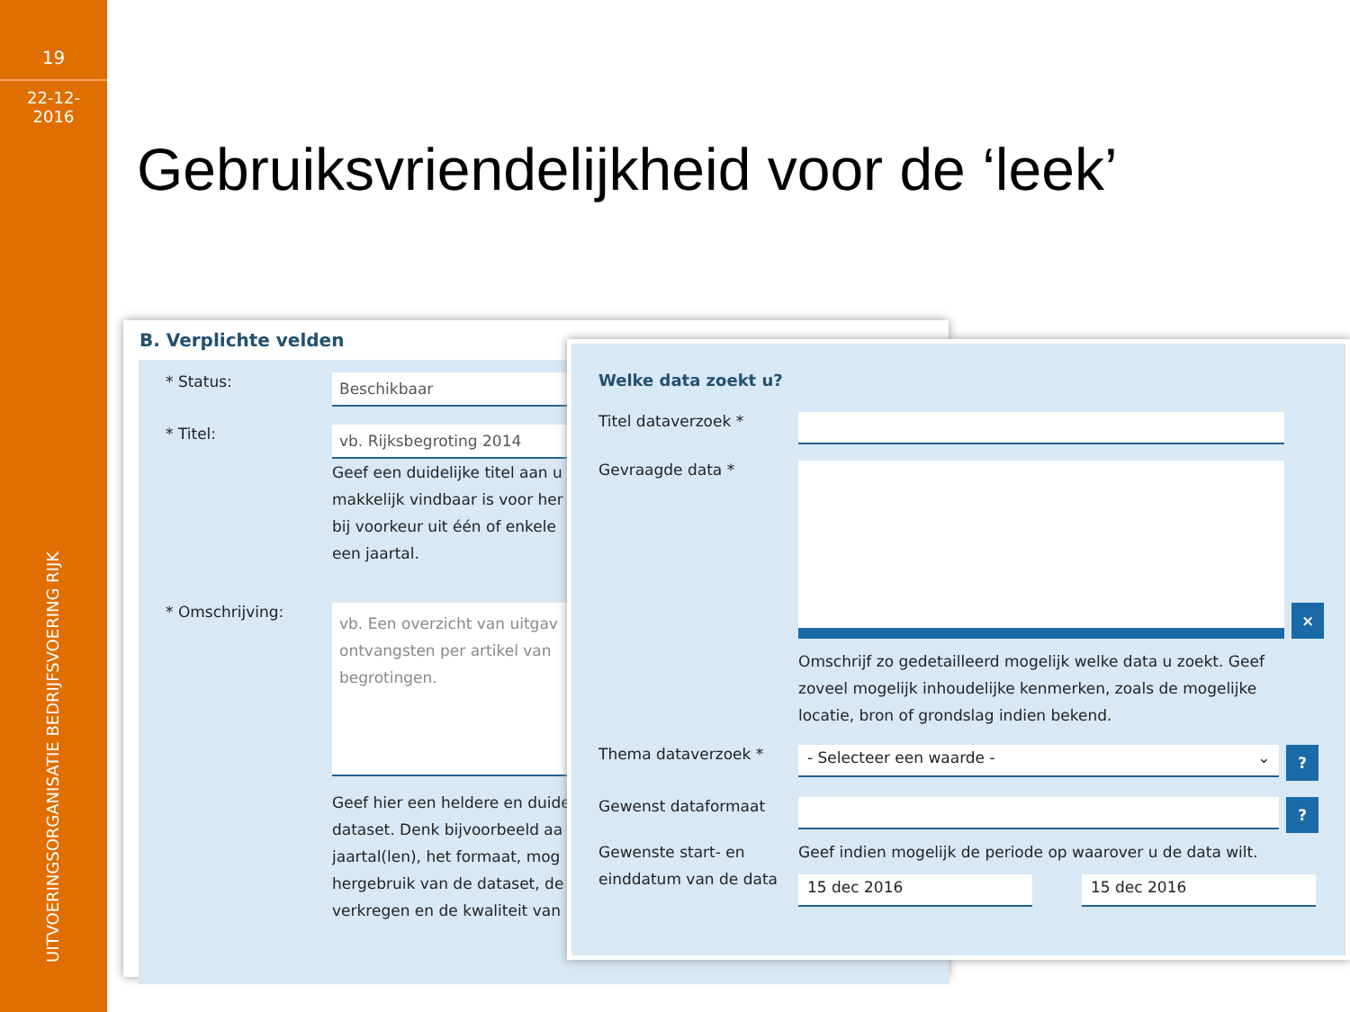19
22-12-
2016
UITVOERINGSORGANISATIE BEDRIJFSVOERING RIJK
Gebruiksvriendelijkheid voor de ‘leek’
B. Verplichte velden
* Status:
Beschikbaar
* Titel:
vb. Rijksbegroting 2014
Geef een duidelijke titel aan u
makkelijk vindbaar is voor her
bij voorkeur uit één of enkele
een jaartal.
* Omschrijving:
vb. Een overzicht van uitgav ontvangsten per artikel van begrotingen.
Geef hier een heldere en duide
dataset. Denk bijvoorbeeld aa
jaartal(len), het formaat, mog
hergebruik van de dataset, de
verkregen en de kwaliteit van
Welke data zoekt u?
Titel dataverzoek *
Gevraagde data *
×
Omschrijf zo gedetailleerd mogelijk welke data u zoekt. Geef zoveel mogelijk inhoudelijke kenmerken, zoals de mogelijke locatie, bron of grondslag indien bekend.
Thema dataverzoek *
- Selecteer een waarde - ⌄
?
Gewenst dataformaat
?
Gewenste start- en einddatum van de data
Geef indien mogelijk de periode op waarover u de data wilt.
15 dec 2016 15 dec 2016